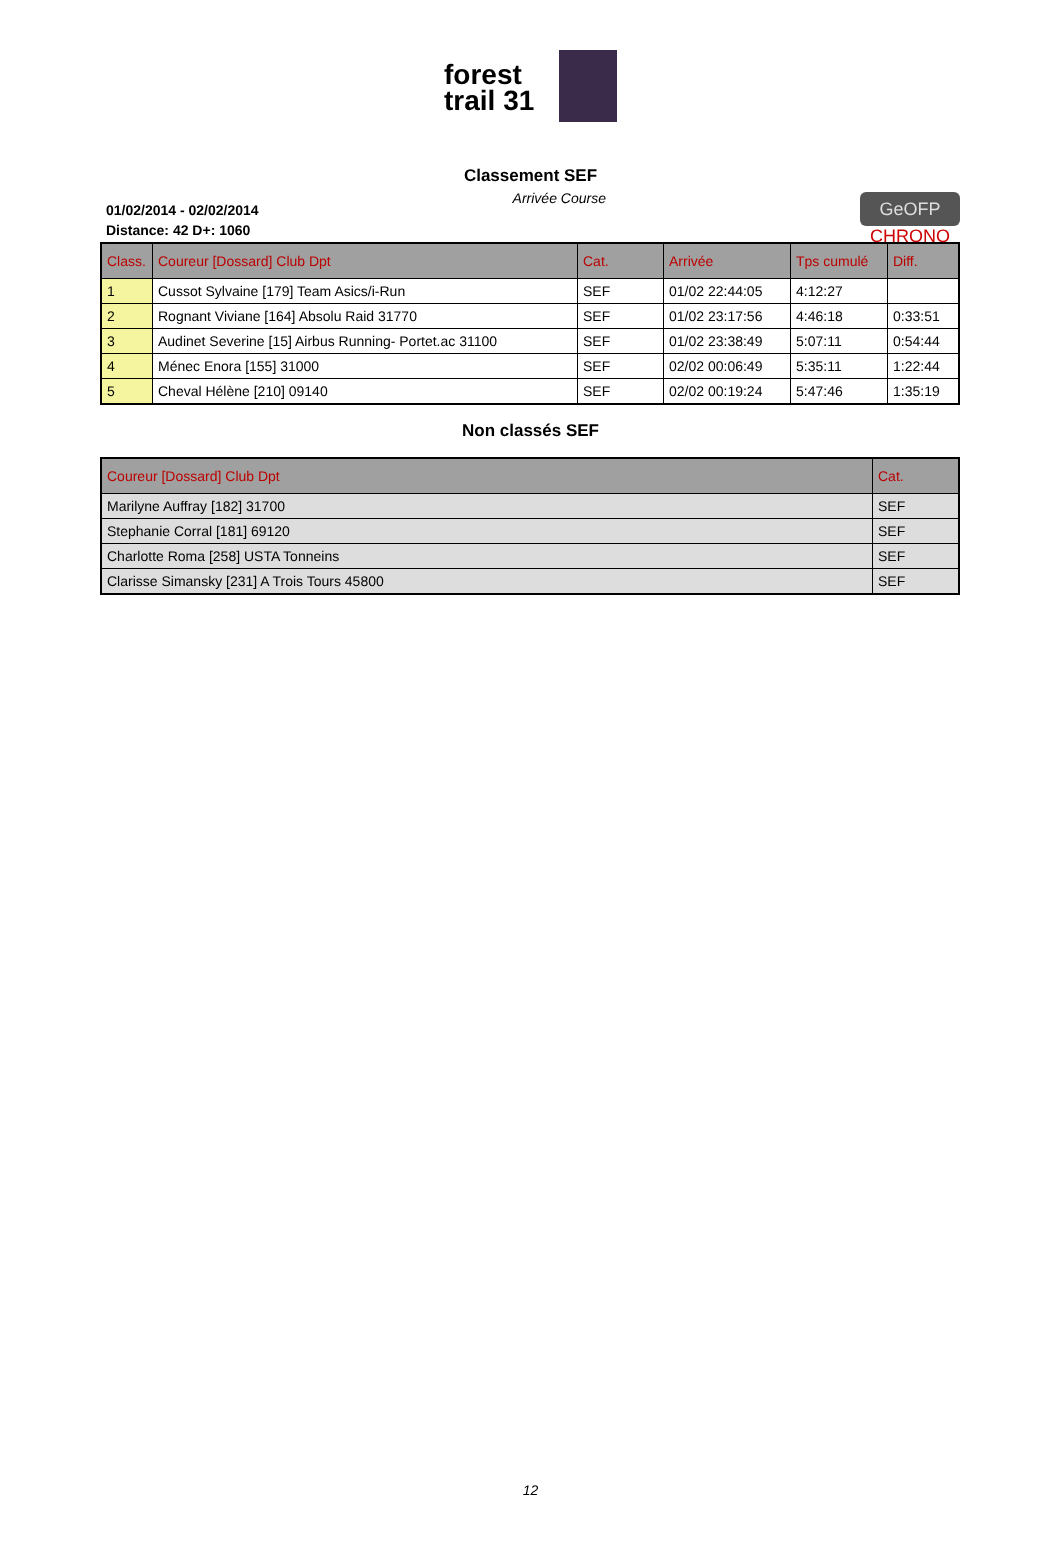forest trail 31
Classement SEF
01/02/2014 - 02/02/2014
Distance: 42 D+: 1060
Arrivée Course
GeOFP
CHRONO
| Class. | Coureur [Dossard] Club Dpt | Cat. | Arrivée | Tps cumulé | Diff. |
| --- | --- | --- | --- | --- | --- |
| 1 | Cussot Sylvaine [179] Team Asics/i-Run | SEF | 01/02 22:44:05 | 4:12:27 | |
| 2 | Rognant Viviane [164] Absolu Raid 31770 | SEF | 01/02 23:17:56 | 4:46:18 | 0:33:51 |
| 3 | Audinet Severine [15] Airbus Running- Portet.ac 31100 | SEF | 01/02 23:38:49 | 5:07:11 | 0:54:44 |
| 4 | Ménec Enora [155] 31000 | SEF | 02/02 00:06:49 | 5:35:11 | 1:22:44 |
| 5 | Cheval Hélène [210] 09140 | SEF | 02/02 00:19:24 | 5:47:46 | 1:35:19 |
Non classés SEF
| Coureur [Dossard] Club Dpt | Cat. |
| --- | --- |
| Marilyne Auffray [182] 31700 | SEF |
| Stephanie Corral [181] 69120 | SEF |
| Charlotte Roma [258] USTA Tonneins | SEF |
| Clarisse Simansky [231] A Trois Tours 45800 | SEF |
12